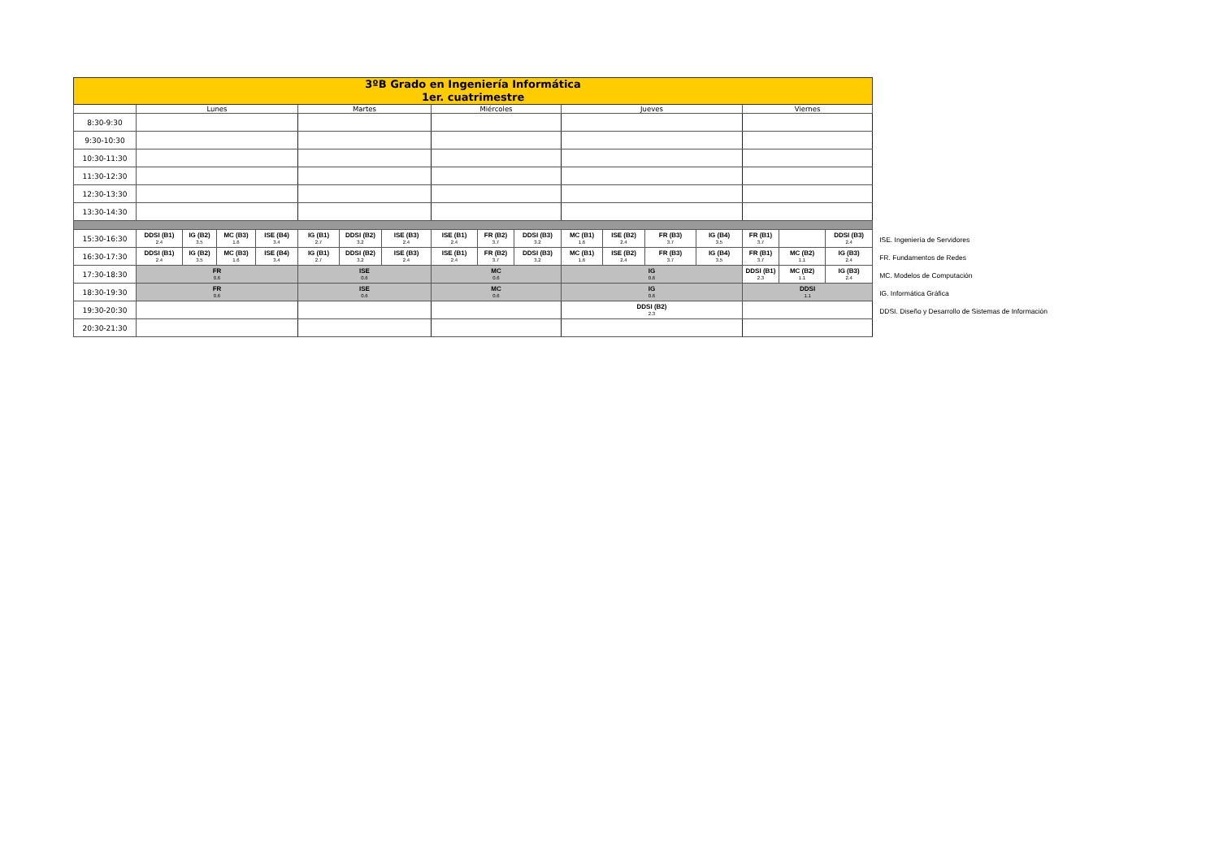| 3ºB Grado en Ingeniería Informática 1er. cuatrimestre | | | | | | | | | | | | | | | | | |
| | Lunes | | | | Martes | | | Miércoles | | | Jueves | | | | Viernes | | |
| 8:30-9:30 | | | | | | | | | | | | | | | | | |
| 9:30-10:30 | | | | | | | | | | | | | | | | | |
| 10:30-11:30 | | | | | | | | | | | | | | | | | |
| 11:30-12:30 | | | | | | | | | | | | | | | | | |
| 12:30-13:30 | | | | | | | | | | | | | | | | | |
| 13:30-14:30 | | | | | | | | | | | | | | | | | |
| 15:30-16:30 | DDSI (B1) 2.4 | IG (B2) 3.5 | MC (B3) 1.6 | ISE (B4) 3.4 | IG (B1) 2.7 | DDSI (B2) 3.2 | ISE (B3) 2.4 | ISE (B1) 2.4 | FR (B2) 3.7 | DDSI (B3) 3.2 | MC (B1) 1.6 | ISE (B2) 2.4 | FR (B3) 3.7 | IG (B4) 3.5 | FR (B1) 3.7 | | DDSI (B3) 2.4 |
| 16:30-17:30 | DDSI (B1) 2.4 | IG (B2) 3.5 | MC (B3) 1.6 | ISE (B4) 3.4 | IG (B1) 2.7 | DDSI (B2) 3.2 | ISE (B3) 2.4 | ISE (B1) 2.4 | FR (B2) 3.7 | DDSI (B3) 3.2 | MC (B1) 1.6 | ISE (B2) 2.4 | FR (B3) 3.7 | IG (B4) 3.5 | FR (B1) 3.7 | MC (B2) 1.1 | IG (B3) 2.4 |
| 17:30-18:30 | FR 0.6 | | | | ISE 0.6 | | | MC 0.6 | | | IG 0.6 | | | | DDSI (B1) 2.3 | MC (B2) 1.1 | IG (B3) 2.4 |
| 18:30-19:30 | FR 0.6 | | | | ISE 0.6 | | | MC 0.6 | | | IG 0.6 | | | | DDSI 1.1 | | |
| 19:30-20:30 | | | | | | | | | | | DDSI (B2) 2.3 | | | | | | |
| 20:30-21:30 | | | | | | | | | | | | | | | | | |
ISE. Ingeniería de Servidores
FR. Fundamentos de Redes
MC. Modelos de Computación
IG. Informática Gráfica
DDSI. Diseño y Desarrollo de Sistemas de Información